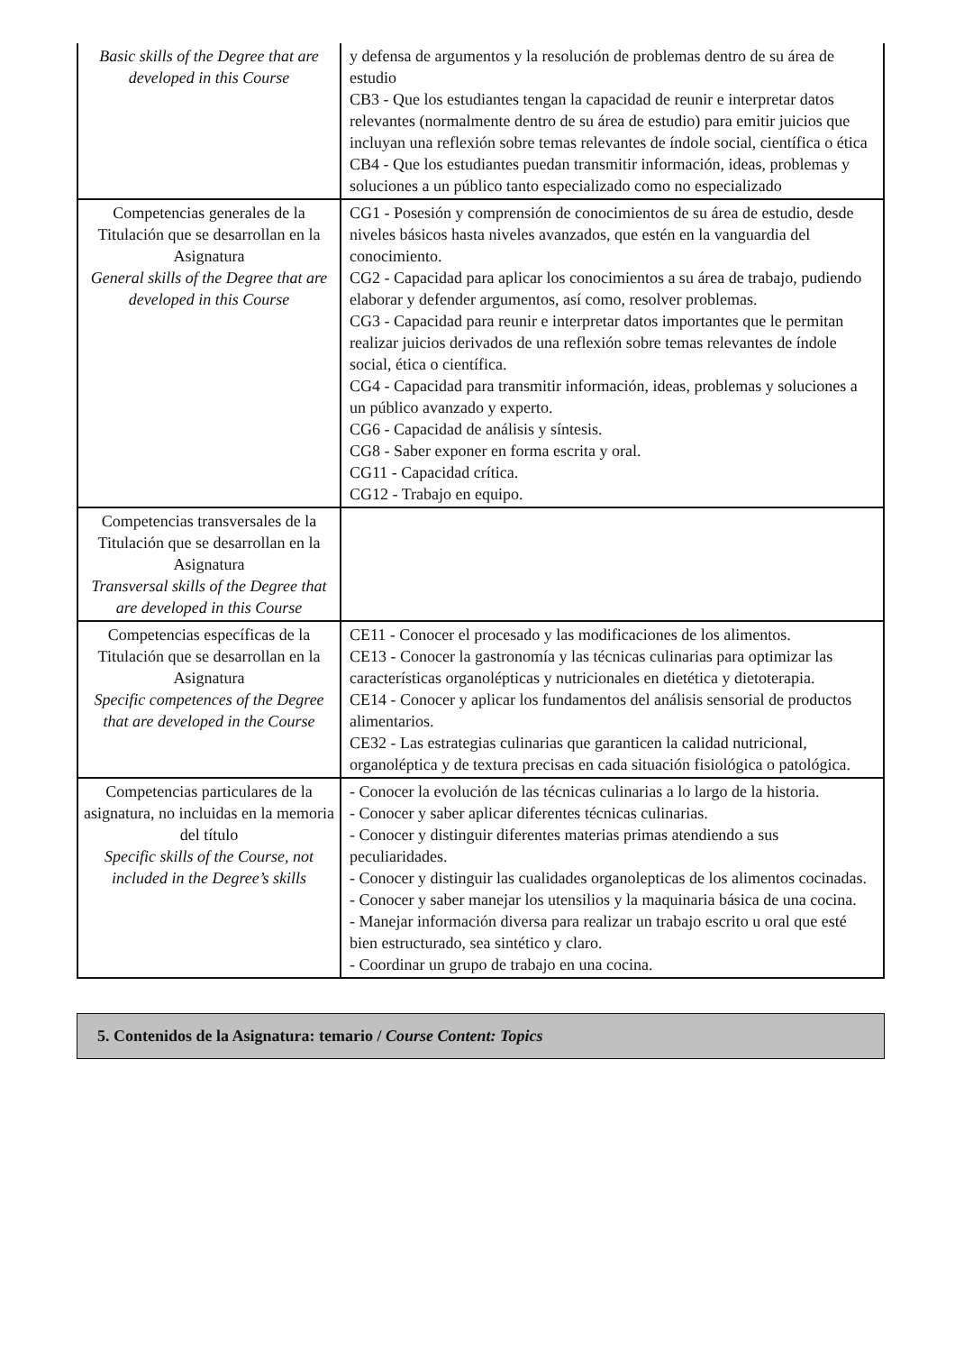| Basic skills of the Degree that are developed in this Course | y defensa de argumentos y la resolución de problemas dentro de su área de estudio CB3 - Que los estudiantes tengan la capacidad de reunir e interpretar datos relevantes (normalmente dentro de su área de estudio) para emitir juicios que incluyan una reflexión sobre temas relevantes de índole social, científica o ética CB4 - Que los estudiantes puedan transmitir información, ideas, problemas y soluciones a un público tanto especializado como no especializado |
| Competencias generales de la Titulación que se desarrollan en la Asignatura General skills of the Degree that are developed in this Course | CG1 - Posesión y comprensión de conocimientos de su área de estudio, desde niveles básicos hasta niveles avanzados, que estén en la vanguardia del conocimiento. CG2 - Capacidad para aplicar los conocimientos a su área de trabajo, pudiendo elaborar y defender argumentos, así como, resolver problemas. CG3 - Capacidad para reunir e interpretar datos importantes que le permitan realizar juicios derivados de una reflexión sobre temas relevantes de índole social, ética o científica. CG4 - Capacidad para transmitir información, ideas, problemas y soluciones a un público avanzado y experto. CG6 - Capacidad de análisis y síntesis. CG8 - Saber exponer en forma escrita y oral. CG11 - Capacidad crítica. CG12 - Trabajo en equipo. |
| Competencias transversales de la Titulación que se desarrollan en la Asignatura Transversal skills of the Degree that are developed in this Course | |
| Competencias específicas de la Titulación que se desarrollan en la Asignatura Specific competences of the Degree that are developed in the Course | CE11 - Conocer el procesado y las modificaciones de los alimentos. CE13 - Conocer la gastronomía y las técnicas culinarias para optimizar las características organolépticas y nutricionales en dietética y dietoterapia. CE14 - Conocer y aplicar los fundamentos del análisis sensorial de productos alimentarios. CE32 - Las estrategias culinarias que garanticen la calidad nutricional, organoléptica y de textura precisas en cada situación fisiológica o patológica. |
| Competencias particulares de la asignatura, no incluidas en la memoria del título Specific skills of the Course, not included in the Degree’s skills | - Conocer la evolución de las técnicas culinarias a lo largo de la historia. - Conocer y saber aplicar diferentes técnicas culinarias. - Conocer y distinguir diferentes materias primas atendiendo a sus peculiaridades. - Conocer y distinguir las cualidades organolepticas de los alimentos cocinadas. - Conocer y saber manejar los utensilios y la maquinaria básica de una cocina. - Manejar información diversa para realizar un trabajo escrito u oral que esté bien estructurado, sea sintético y claro. - Coordinar un grupo de trabajo en una cocina. |
5. Contenidos de la Asignatura: temario / Course Content: Topics